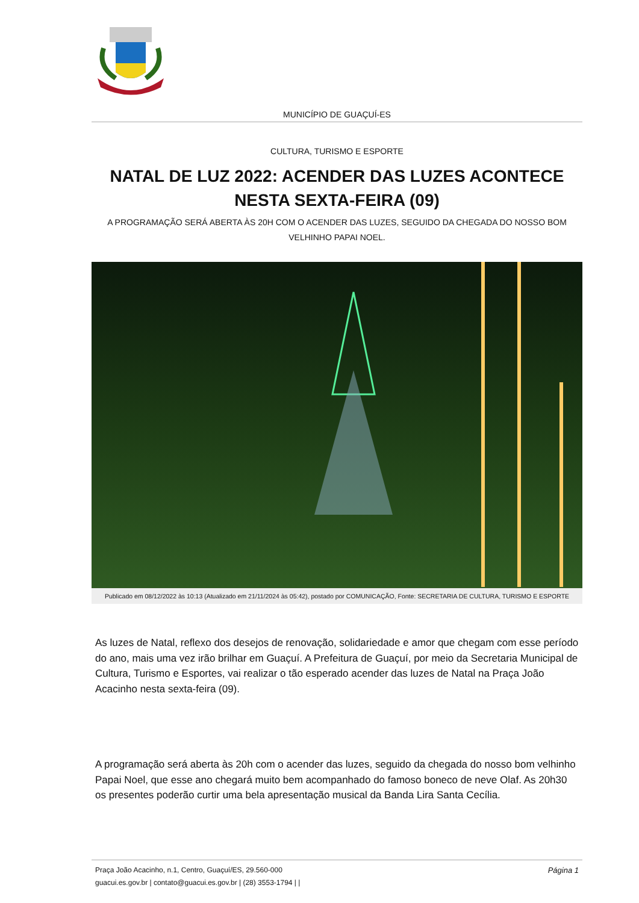MUNICÍPIO DE GUAÇUÍ-ES
CULTURA, TURISMO E ESPORTE
NATAL DE LUZ 2022: ACENDER DAS LUZES ACONTECE NESTA SEXTA-FEIRA (09)
A PROGRAMAÇÃO SERÁ ABERTA ÀS 20H COM O ACENDER DAS LUZES, SEGUIDO DA CHEGADA DO NOSSO BOM VELHINHO PAPAI NOEL.
Publicado em 08/12/2022 às 10:13 (Atualizado em 21/11/2024 às 05:42), postado por COMUNICAÇÃO, Fonte: SECRETARIA DE CULTURA, TURISMO E ESPORTE
As luzes de Natal, reflexo dos desejos de renovação, solidariedade e amor que chegam com esse período do ano, mais uma vez irão brilhar em Guaçuí. A Prefeitura de Guaçuí, por meio da Secretaria Municipal de Cultura, Turismo e Esportes, vai realizar o tão esperado acender das luzes de Natal na Praça João Acacinho nesta sexta-feira (09).
A programação será aberta às 20h com o acender das luzes, seguido da chegada do nosso bom velhinho Papai Noel, que esse ano chegará muito bem acompanhado do famoso boneco de neve Olaf. As 20h30 os presentes poderão curtir uma bela apresentação musical da Banda Lira Santa Cecília.
Praça João Acacinho, n.1, Centro, Guaçuí/ES, 29.560-000
guacui.es.gov.br | contato@guacui.es.gov.br | (28) 3553-1794 | |
Página 1